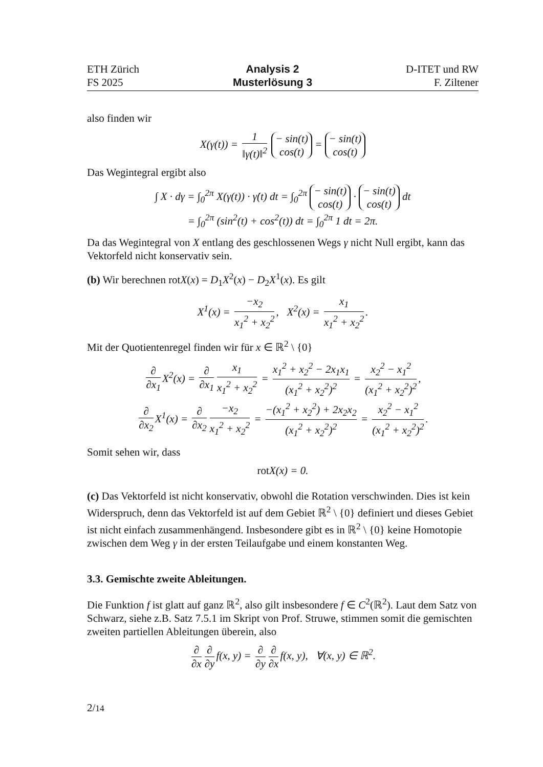ETH Zürich
FS 2025
Analysis 2
Musterlösung 3
D-ITET und RW
F. Ziltener
also finden wir
X(γ(t)) = 1 ‖γ(t)‖<sup>2</sup> − sin(t) cos(t) = − sin(t) cos(t)
Das Wegintegral ergibt also
∫ X · dγ = ∫<sub>0</sub><sup>2π</sup> X(γ(t)) · γ̇(t) dt = ∫<sub>0</sub><sup>2π</sup> − sin(t) cos(t) · − sin(t) cos(t) dt
= ∫<sub>0</sub><sup>2π</sup> (sin<sup>2</sup>(t) + cos<sup>2</sup>(t)) dt = ∫<sub>0</sub><sup>2π</sup> 1 dt = 2π.
Da das Wegintegral von X entlang des geschlossenen Wegs γ nicht Null ergibt, kann das Vektorfeld nicht konservativ sein.
(b) Wir berechnen rotX(x) = D<sub>1</sub>X<sup>2</sup>(x) − D<sub>2</sub>X<sup>1</sup>(x). Es gilt
X<sup>1</sup>(x) = −x<sub>2</sub> x<sub>1</sub><sup>2</sup> + x<sub>2</sub><sup>2</sup>, X<sup>2</sup>(x) = x<sub>1</sub> x<sub>1</sub><sup>2</sup> + x<sub>2</sub><sup>2</sup>.
Mit der Quotientenregel finden wir für x ∈ ℝ<sup>2</sup> \ {0}
∂ ∂x<sub>1</sub> X<sup>2</sup>(x) = ∂ ∂x<sub>1</sub> x<sub>1</sub> x<sub>1</sub><sup>2</sup> + x<sub>2</sub><sup>2</sup> = x<sub>1</sub><sup>2</sup> + x<sub>2</sub><sup>2</sup> − 2x<sub>1</sub>x<sub>1</sub> (x<sub>1</sub><sup>2</sup> + x<sub>2</sub><sup>2</sup>)<sup>2</sup> = x<sub>2</sub><sup>2</sup> − x<sub>1</sub><sup>2</sup> (x<sub>1</sub><sup>2</sup> + x<sub>2</sub><sup>2</sup>)<sup>2</sup>,
∂ ∂x<sub>2</sub> X<sup>1</sup>(x) = ∂ ∂x<sub>2</sub> −x<sub>2</sub> x<sub>1</sub><sup>2</sup> + x<sub>2</sub><sup>2</sup> = −(x<sub>1</sub><sup>2</sup> + x<sub>2</sub><sup>2</sup>) + 2x<sub>2</sub>x<sub>2</sub> (x<sub>1</sub><sup>2</sup> + x<sub>2</sub><sup>2</sup>)<sup>2</sup> = x<sub>2</sub><sup>2</sup> − x<sub>1</sub><sup>2</sup> (x<sub>1</sub><sup>2</sup> + x<sub>2</sub><sup>2</sup>)<sup>2</sup>.
Somit sehen wir, dass
rot X(x) = 0.
(c) Das Vektorfeld ist nicht konservativ, obwohl die Rotation verschwinden. Dies ist kein Widerspruch, denn das Vektorfeld ist auf dem Gebiet ℝ<sup>2</sup> \ {0} definiert und dieses Gebiet ist nicht einfach zusammenhängend. Insbesondere gibt es in ℝ<sup>2</sup> \ {0} keine Homotopie zwischen dem Weg γ in der ersten Teilaufgabe und einem konstanten Weg.
3.3. Gemischte zweite Ableitungen.
Die Funktion f ist glatt auf ganz ℝ<sup>2</sup>, also gilt insbesondere f ∈ C<sup>2</sup>(ℝ<sup>2</sup>). Laut dem Satz von Schwarz, siehe z.B. Satz 7.5.1 im Skript von Prof. Struwe, stimmen somit die gemischten zweiten partiellen Ableitungen überein, also
∂ ∂x ∂ ∂y f(x, y) = ∂ ∂y ∂ ∂x f(x, y), ∀(x, y) ∈ ℝ<sup>2</sup>.
2/14